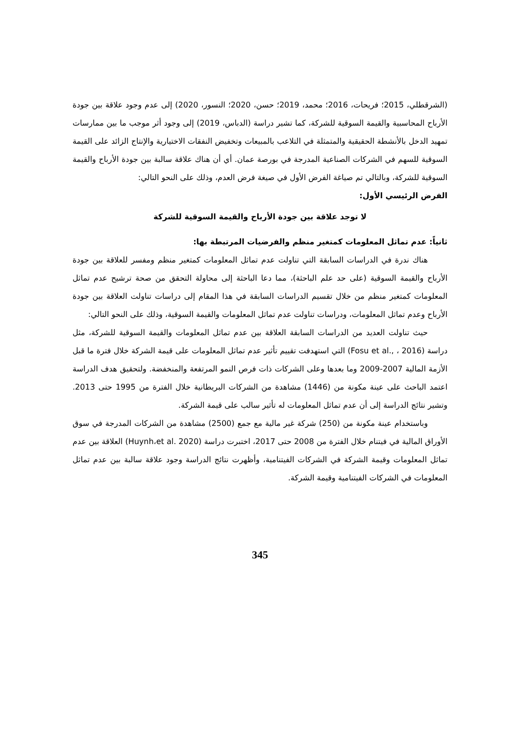(الشرقطلي، 2015؛ فريحات، 2016؛ محمد، 2019؛ حسن، 2020؛ النسور، 2020) إلى عدم وجود علاقة بين جودة الأرباح المحاسبية والقيمة السوقية للشركة، كما تشير دراسة (الدباس، 2019) إلى وجود أثر موجب ما بين ممارسات تمهيد الدخل بالأنشطة الحقيقية والمتمثلة في التلاعب بالمبيعات وتخفيض النفقات الاختيارية والإنتاج الزائد على القيمة السوقية للسهم في الشركات الصناعية المدرجة في بورصة عمان. أي أن هناك علاقة سالبة بين جودة الأرباح والقيمة السوقية للشركة، وبالتالي تم صياغة الفرض الأول في صيغة فرض العدم، وذلك على النحو التالي:
الفرض الرئيسي الأول:
لا توجد علاقة بين جودة الأرباح والقيمة السوقية للشركة
ثانياً: عدم تماثل المعلومات كمتغير منظم والفرضيات المرتبطة بها:
هناك ندرة في الدراسات السابقة التي تناولت عدم تماثل المعلومات كمتغير منظم ومفسر للعلاقة بين جودة الأرباح والقيمة السوقية (على حد علم الباحثة)، مما دعا الباحثة إلى محاولة التحقق من صحة ترشيح عدم تماثل المعلومات كمتغير منظم من خلال تقسيم الدراسات السابقة في هذا المقام إلى دراسات تناولت العلاقة بين جودة الأرباح وعدم تماثل المعلومات، ودراسات تناولت عدم تماثل المعلومات والقيمة السوقية، وذلك على النحو التالي:
حيث تناولت العديد من الدراسات السابقة العلاقة بين عدم تماثل المعلومات والقيمة السوقية للشركة، مثل دراسة (Fosu et al., ، 2016) التي استهدفت تقييم تأثير عدم تماثل المعلومات على قيمة الشركة خلال فترة ما قبل الأزمة المالية 2007-2009 وما بعدها وعلى الشركات ذات فرص النمو المرتفعة والمنخفضة. ولتحقيق هدف الدراسة اعتمد الباحث على عينة مكونة من (1446) مشاهدة من الشركات البريطانية خلال الفترة من 1995 حتى 2013. وتشير نتائج الدراسة إلى أن عدم تماثل المعلومات له تأثير سالب على قيمة الشركة.
وباستخدام عينة مكونة من (250) شركة غير مالية مع جمع (2500) مشاهدة من الشركات المدرجة في سوق الأوراق المالية في فيتنام خلال الفترة من 2008 حتى 2017، اختبرت دراسة (Huynh،et al. 2020) العلاقة بين عدم تماثل المعلومات وقيمة الشركة في الشركات الفيتنامية، وأظهرت نتائج الدراسة وجود علاقة سالبة بين عدم تماثل المعلومات في الشركات الفيتنامية وقيمة الشركة.
345